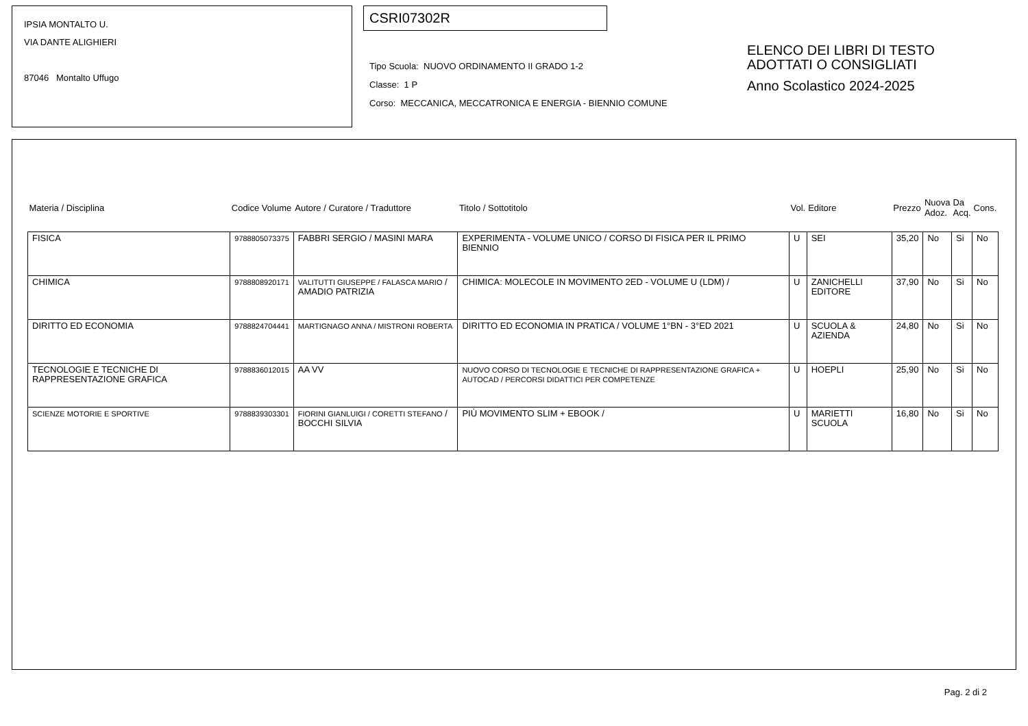IPSIA MONTALTO U.
VIA DANTE ALIGHIERI
87046 Montalto Uffugo
CSRI07302R
Tipo Scuola: NUOVO ORDINAMENTO II GRADO 1-2
Classe: 1 P
Corso: MECCANICA, MECCATRONICA E ENERGIA - BIENNIO COMUNE
ELENCO DEI LIBRI DI TESTO
ADOTTATI O CONSIGLIATI
Anno Scolastico 2024-2025
| Materia / Disciplina | Codice Volume | Autore / Curatore / Traduttore | Titolo / Sottotitolo | Vol. | Editore | Prezzo | Nuova Adoz. | Da Acq. | Cons. |
| --- | --- | --- | --- | --- | --- | --- | --- | --- | --- |
| FISICA | 9788805073375 | FABBRI SERGIO / MASINI MARA | EXPERIMENTA - VOLUME UNICO / CORSO DI FISICA PER IL PRIMO BIENNIO | U | SEI | 35,20 | No | Si | No |
| CHIMICA | 9788808920171 | VALITUTTI GIUSEPPE / FALASCA MARIO / AMADIO PATRIZIA | CHIMICA: MOLECOLE IN MOVIMENTO 2ED - VOLUME U (LDM) / | U | ZANICHELLI EDITORE | 37,90 | No | Si | No |
| DIRITTO ED ECONOMIA | 9788824704441 | MARTIGNAGO ANNA / MISTRONI ROBERTA | DIRITTO ED ECONOMIA IN PRATICA / VOLUME 1°BN - 3°ED 2021 | U | SCUOLA & AZIENDA | 24,80 | No | Si | No |
| TECNOLOGIE E TECNICHE DI RAPPRESENTAZIONE GRAFICA | 9788836012015 | AA VV | NUOVO CORSO DI TECNOLOGIE E TECNICHE DI RAPPRESENTAZIONE GRAFICA + AUTOCAD / PERCORSI DIDATTICI PER COMPETENZE | U | HOEPLI | 25,90 | No | Si | No |
| SCIENZE MOTORIE E SPORTIVE | 9788839303301 | FIORINI GIANLUIGI / CORETTI STEFANO / BOCCHI SILVIA | PIÙ MOVIMENTO SLIM + EBOOK / | U | MARIETTI SCUOLA | 16,80 | No | Si | No |
Pag. 2 di 2